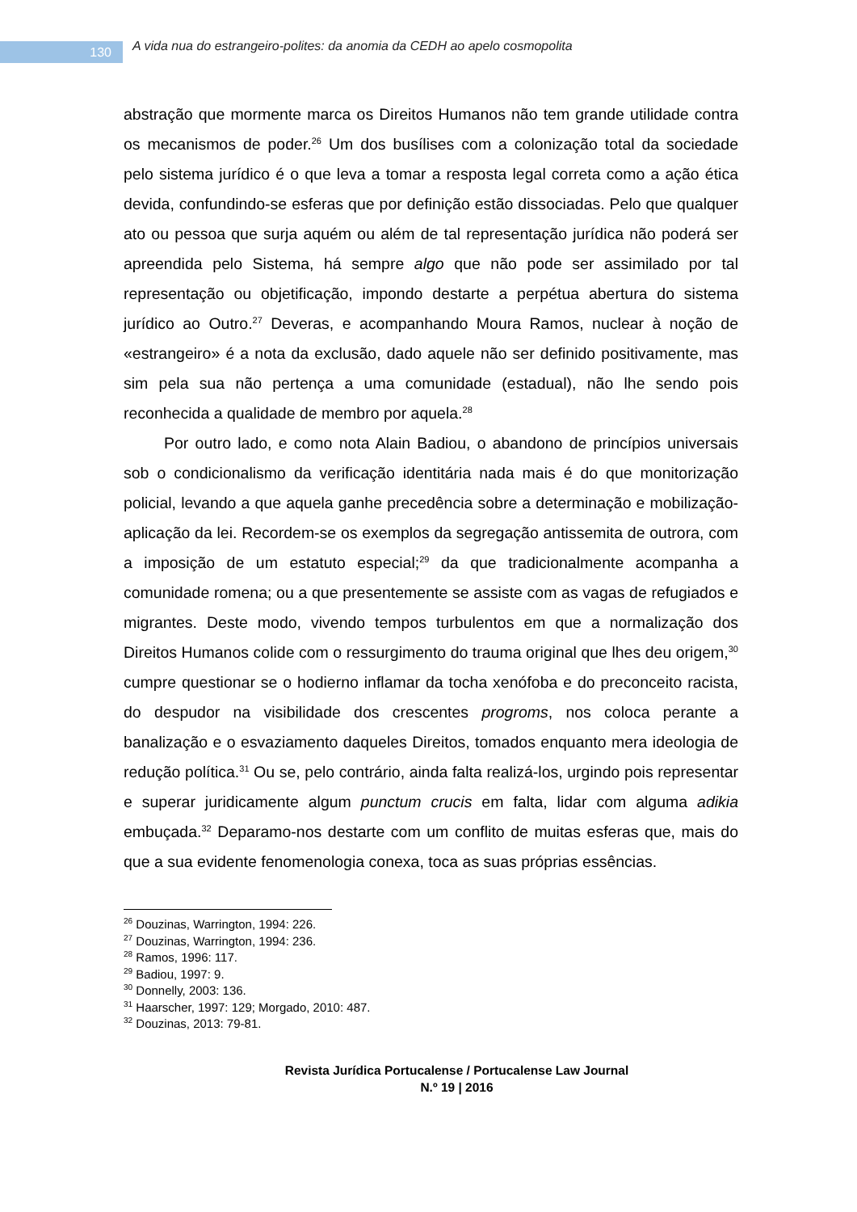130
A vida nua do estrangeiro-polites: da anomia da CEDH ao apelo cosmopolita
abstração que mormente marca os Direitos Humanos não tem grande utilidade contra os mecanismos de poder.<sup>26</sup> Um dos busílises com a colonização total da sociedade pelo sistema jurídico é o que leva a tomar a resposta legal correta como a ação ética devida, confundindo-se esferas que por definição estão dissociadas. Pelo que qualquer ato ou pessoa que surja aquém ou além de tal representação jurídica não poderá ser apreendida pelo Sistema, há sempre algo que não pode ser assimilado por tal representação ou objetificação, impondo destarte a perpétua abertura do sistema jurídico ao Outro.<sup>27</sup> Deveras, e acompanhando Moura Ramos, nuclear à noção de «estrangeiro» é a nota da exclusão, dado aquele não ser definido positivamente, mas sim pela sua não pertença a uma comunidade (estadual), não lhe sendo pois reconhecida a qualidade de membro por aquela.<sup>28</sup>
Por outro lado, e como nota Alain Badiou, o abandono de princípios universais sob o condicionalismo da verificação identitária nada mais é do que monitorização policial, levando a que aquela ganhe precedência sobre a determinação e mobilização-aplicação da lei. Recordem-se os exemplos da segregação antissemita de outrora, com a imposição de um estatuto especial;<sup>29</sup> da que tradicionalmente acompanha a comunidade romena; ou a que presentemente se assiste com as vagas de refugiados e migrantes. Deste modo, vivendo tempos turbulentos em que a normalização dos Direitos Humanos colide com o ressurgimento do trauma original que lhes deu origem,<sup>30</sup> cumpre questionar se o hodierno inflamar da tocha xenófoba e do preconceito racista, do despudor na visibilidade dos crescentes progroms, nos coloca perante a banalização e o esvaziamento daqueles Direitos, tomados enquanto mera ideologia de redução política.<sup>31</sup> Ou se, pelo contrário, ainda falta realizá-los, urgindo pois representar e superar juridicamente algum punctum crucis em falta, lidar com alguma adikia embuçada.<sup>32</sup> Deparamo-nos destarte com um conflito de muitas esferas que, mais do que a sua evidente fenomenologia conexa, toca as suas próprias essências.
<sup>26</sup> Douzinas, Warrington, 1994: 226.
<sup>27</sup> Douzinas, Warrington, 1994: 236.
<sup>28</sup> Ramos, 1996: 117.
<sup>29</sup> Badiou, 1997: 9.
<sup>30</sup> Donnelly, 2003: 136.
<sup>31</sup> Haarscher, 1997: 129; Morgado, 2010: 487.
<sup>32</sup> Douzinas, 2013: 79-81.
Revista Jurídica Portucalense / Portucalense Law Journal
N.º 19 | 2016